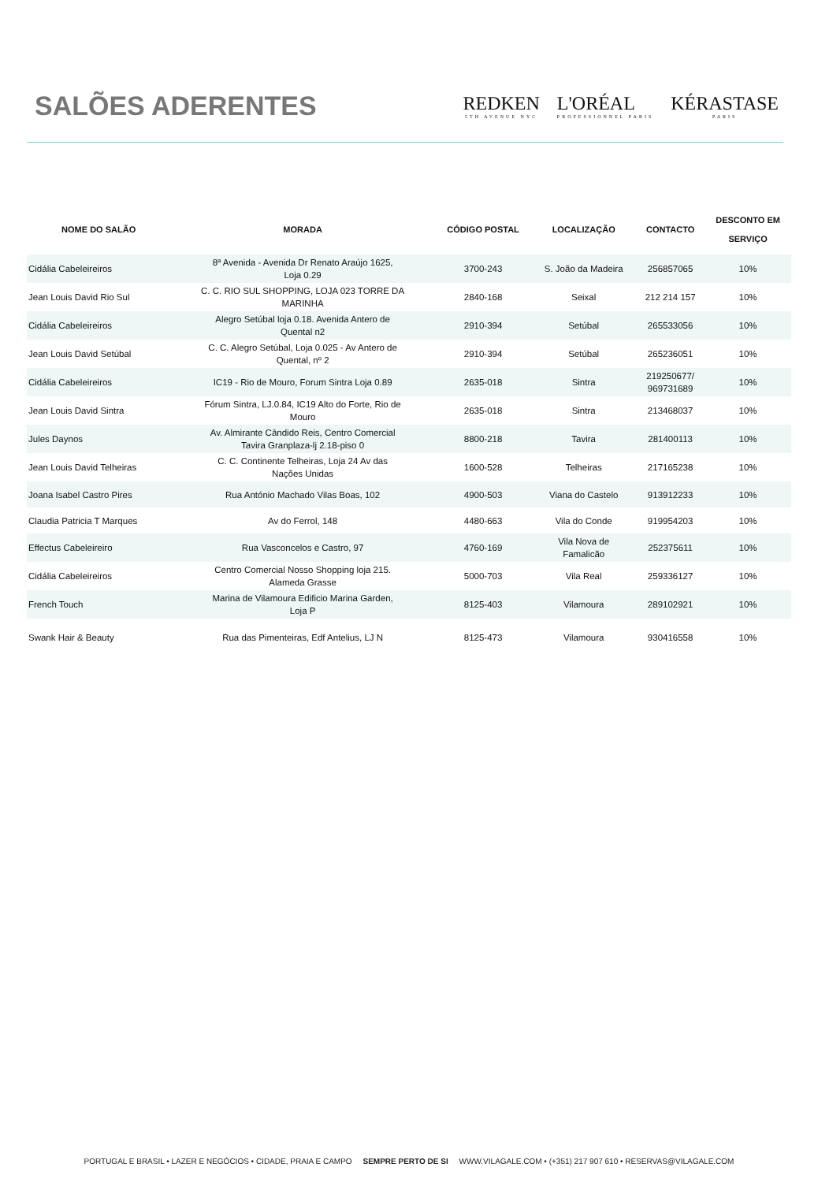SALÕES ADERENTES
REDKEN
5TH AVENUE NYC L'ORÉAL
PROFESSIONNEL PARIS KÉRASTASE
PARIS
| NOME DO SALÃO | MORADA | CÓDIGO POSTAL | LOCALIZAÇÃO | CONTACTO | DESCONTO EM SERVIÇO |
| --- | --- | --- | --- | --- | --- |
| Cidália Cabeleireiros | 8ª Avenida - Avenida Dr Renato Araújo 1625, Loja 0.29 | 3700-243 | S. João da Madeira | 256857065 | 10% |
| Jean Louis David Rio Sul | C. C. RIO SUL SHOPPING, LOJA 023 TORRE DA MARINHA | 2840-168 | Seixal | 212 214 157 | 10% |
| Cidália Cabeleireiros | Alegro Setúbal loja 0.18. Avenida Antero de Quental n2 | 2910-394 | Setúbal | 265533056 | 10% |
| Jean Louis David Setúbal | C. C. Alegro Setúbal, Loja 0.025 - Av Antero de Quental, nº 2 | 2910-394 | Setúbal | 265236051 | 10% |
| Cidália Cabeleireiros | IC19 - Rio de Mouro, Forum Sintra Loja 0.89 | 2635-018 | Sintra | 219250677/ 969731689 | 10% |
| Jean Louis David Sintra | Fórum Sintra, LJ.0.84, IC19 Alto do Forte, Rio de Mouro | 2635-018 | Sintra | 213468037 | 10% |
| Jules Daynos | Av. Almirante Cândido Reis, Centro Comercial Tavira Granplaza-lj 2.18-piso 0 | 8800-218 | Tavira | 281400113 | 10% |
| Jean Louis David Telheiras | C. C. Continente Telheiras, Loja 24 Av das Nações Unidas | 1600-528 | Telheiras | 217165238 | 10% |
| Joana Isabel Castro Pires | Rua António Machado Vilas Boas, 102 | 4900-503 | Viana do Castelo | 913912233 | 10% |
| Claudia Patricia T Marques | Av do Ferrol, 148 | 4480-663 | Vila do Conde | 919954203 | 10% |
| Effectus Cabeleireiro | Rua Vasconcelos e Castro, 97 | 4760-169 | Vila Nova de Famalicão | 252375611 | 10% |
| Cidália Cabeleireiros | Centro Comercial Nosso Shopping loja 215. Alameda Grasse | 5000-703 | Vila Real | 259336127 | 10% |
| French Touch | Marina de Vilamoura Edificio Marina Garden, Loja P | 8125-403 | Vilamoura | 289102921 | 10% |
| Swank Hair & Beauty | Rua das Pimenteiras, Edf Antelius, LJ N | 8125-473 | Vilamoura | 930416558 | 10% |
PORTUGAL E BRASIL • LAZER E NEGÓCIOS • CIDADE, PRAIA E CAMPO SEMPRE PERTO DE SI WWW.VILAGALE.COM • (+351) 217 907 610 • RESERVAS@VILAGALE.COM